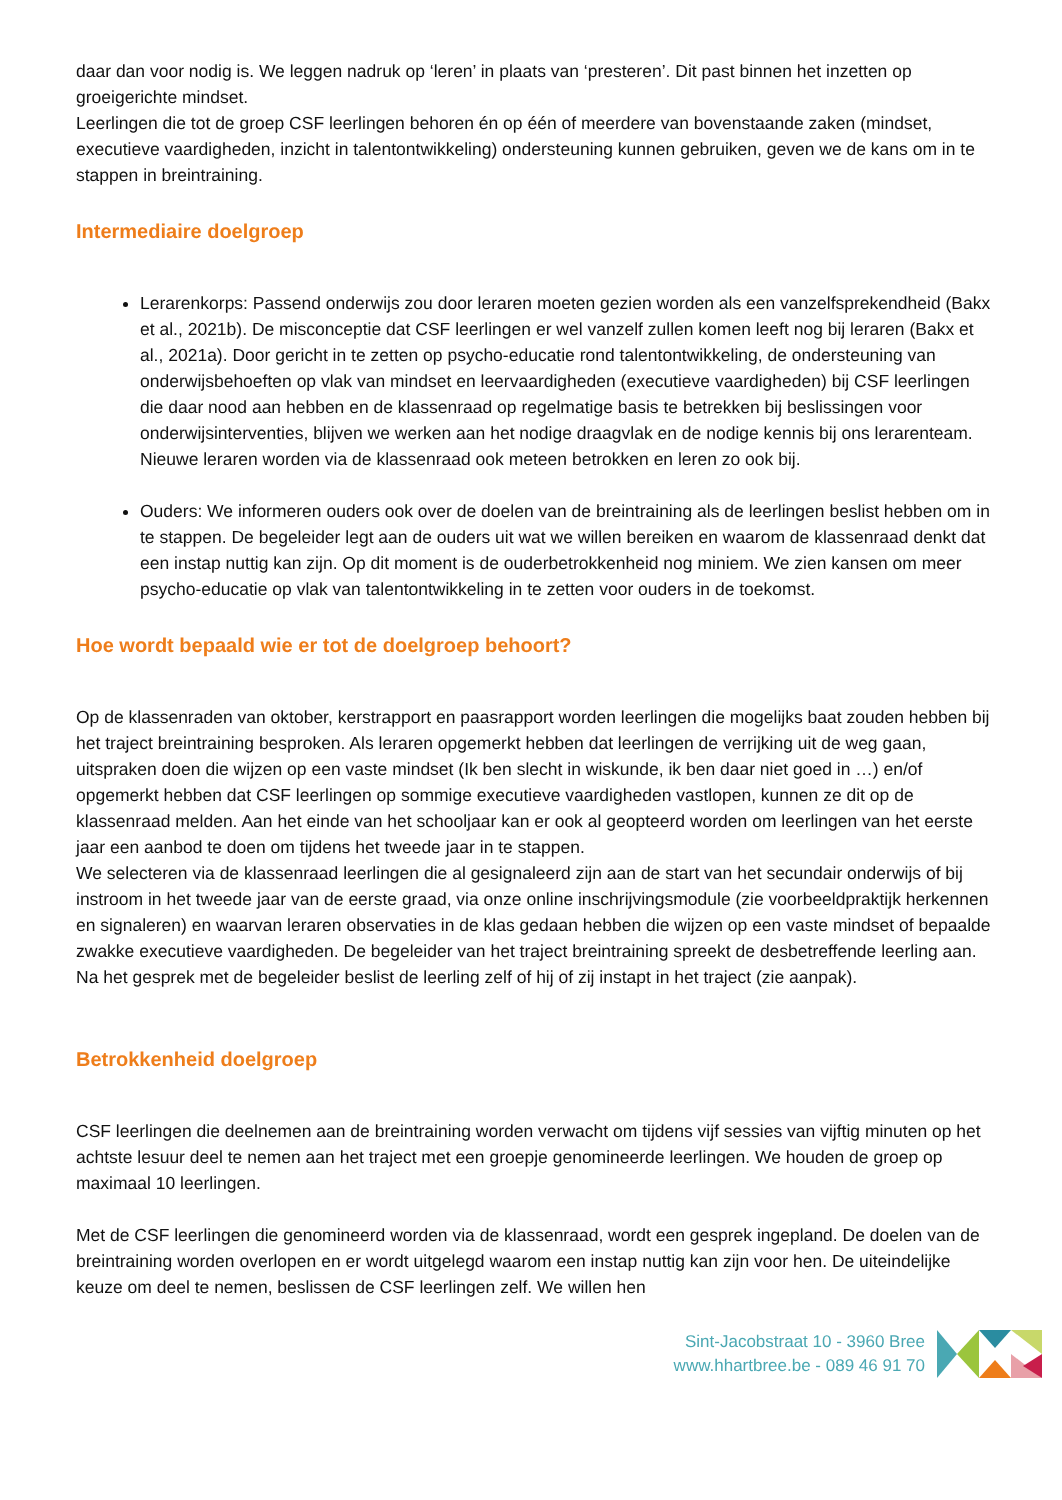daar dan voor nodig is. We leggen nadruk op ‘leren’ in plaats van ‘presteren’. Dit past binnen het inzetten op groeigerichte mindset.
Leerlingen die tot de groep CSF leerlingen behoren én op één of meerdere van bovenstaande zaken (mindset, executieve vaardigheden, inzicht in talentontwikkeling) ondersteuning kunnen gebruiken, geven we de kans om in te stappen in breintraining.
Intermediaire doelgroep
Lerarenkorps: Passend onderwijs zou door leraren moeten gezien worden als een vanzelfsprekendheid (Bakx et al., 2021b). De misconceptie dat CSF leerlingen er wel vanzelf zullen komen leeft nog bij leraren (Bakx et al., 2021a). Door gericht in te zetten op psycho-educatie rond talentontwikkeling, de ondersteuning van onderwijsbehoeften op vlak van mindset en leervaardigheden (executieve vaardigheden) bij CSF leerlingen die daar nood aan hebben en de klassenraad op regelmatige basis te betrekken bij beslissingen voor onderwijsinterventies, blijven we werken aan het nodige draagvlak en de nodige kennis bij ons lerarenteam. Nieuwe leraren worden via de klassenraad ook meteen betrokken en leren zo ook bij.
Ouders: We informeren ouders ook over de doelen van de breintraining als de leerlingen beslist hebben om in te stappen. De begeleider legt aan de ouders uit wat we willen bereiken en waarom de klassenraad denkt dat een instap nuttig kan zijn. Op dit moment is de ouderbetrokkenheid nog miniem. We zien kansen om meer psycho-educatie op vlak van talentontwikkeling in te zetten voor ouders in de toekomst.
Hoe wordt bepaald wie er tot de doelgroep behoort?
Op de klassenraden van oktober, kerstrapport en paasrapport worden leerlingen die mogelijks baat zouden hebben bij het traject breintraining besproken. Als leraren opgemerkt hebben dat leerlingen de verrijking uit de weg gaan, uitspraken doen die wijzen op een vaste mindset (Ik ben slecht in wiskunde, ik ben daar niet goed in …) en/of opgemerkt hebben dat CSF leerlingen op sommige executieve vaardigheden vastlopen, kunnen ze dit op de klassenraad melden. Aan het einde van het schooljaar kan er ook al geopteerd worden om leerlingen van het eerste jaar een aanbod te doen om tijdens het tweede jaar in te stappen.
We selecteren via de klassenraad leerlingen die al gesignaleerd zijn aan de start van het secundair onderwijs of bij instroom in het tweede jaar van de eerste graad, via onze online inschrijvingsmodule (zie voorbeeldpraktijk herkennen en signaleren) en waarvan leraren observaties in de klas gedaan hebben die wijzen op een vaste mindset of bepaalde zwakke executieve vaardigheden. De begeleider van het traject breintraining spreekt de desbetreffende leerling aan. Na het gesprek met de begeleider beslist de leerling zelf of hij of zij instapt in het traject (zie aanpak).
Betrokkenheid doelgroep
CSF leerlingen die deelnemen aan de breintraining worden verwacht om tijdens vijf sessies van vijftig minuten op het achtste lesuur deel te nemen aan het traject met een groepje genomineerde leerlingen. We houden de groep op maximaal 10 leerlingen.
Met de CSF leerlingen die genomineerd worden via de klassenraad, wordt een gesprek ingepland. De doelen van de breintraining worden overlopen en er wordt uitgelegd waarom een instap nuttig kan zijn voor hen. De uiteindelijke keuze om deel te nemen, beslissen de CSF leerlingen zelf. We willen hen
Sint-Jacobstraat 10 - 3960 Bree
www.hhartbree.be - 089 46 91 70